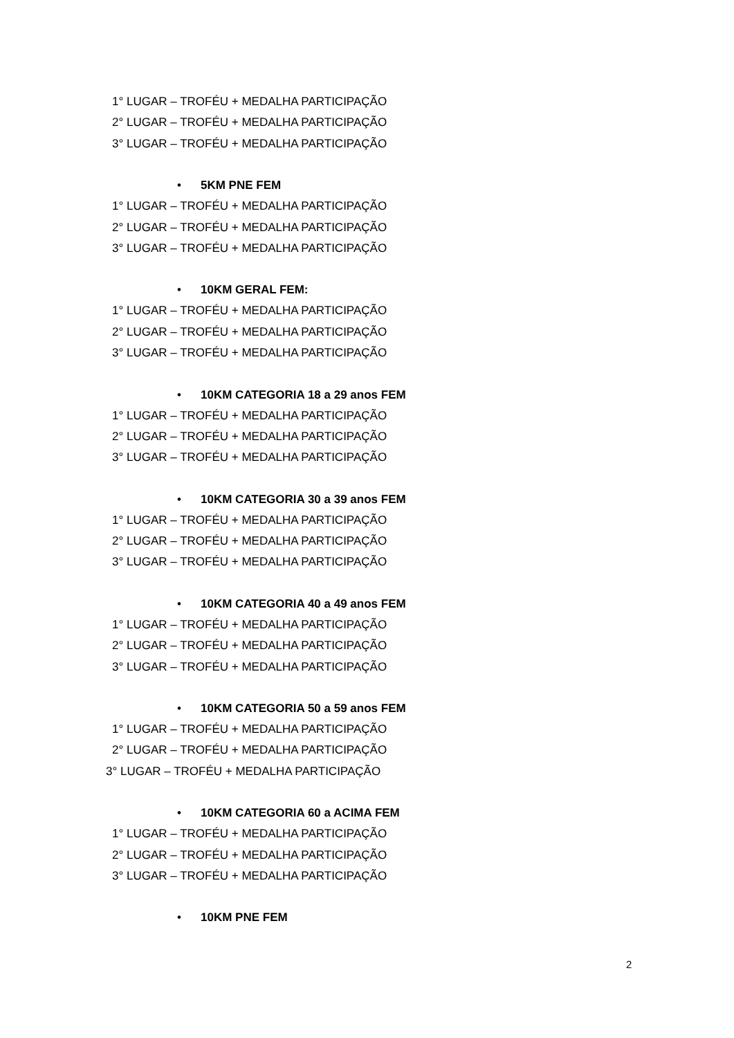1° LUGAR – TROFÉU + MEDALHA PARTICIPAÇÃO
2° LUGAR – TROFÉU + MEDALHA PARTICIPAÇÃO
3° LUGAR – TROFÉU + MEDALHA PARTICIPAÇÃO
• 5KM PNE FEM
1° LUGAR – TROFÉU + MEDALHA PARTICIPAÇÃO
2° LUGAR – TROFÉU + MEDALHA PARTICIPAÇÃO
3° LUGAR – TROFÉU + MEDALHA PARTICIPAÇÃO
• 10KM GERAL FEM:
1° LUGAR – TROFÉU + MEDALHA PARTICIPAÇÃO
2° LUGAR – TROFÉU + MEDALHA PARTICIPAÇÃO
3° LUGAR – TROFÉU + MEDALHA PARTICIPAÇÃO
• 10KM CATEGORIA 18 a 29 anos FEM
1° LUGAR – TROFÉU + MEDALHA PARTICIPAÇÃO
2° LUGAR – TROFÉU + MEDALHA PARTICIPAÇÃO
3° LUGAR – TROFÉU + MEDALHA PARTICIPAÇÃO
• 10KM CATEGORIA 30 a 39 anos FEM
1° LUGAR – TROFÉU + MEDALHA PARTICIPAÇÃO
2° LUGAR – TROFÉU + MEDALHA PARTICIPAÇÃO
3° LUGAR – TROFÉU + MEDALHA PARTICIPAÇÃO
• 10KM CATEGORIA 40 a 49 anos FEM
1° LUGAR – TROFÉU + MEDALHA PARTICIPAÇÃO
2° LUGAR – TROFÉU + MEDALHA PARTICIPAÇÃO
3° LUGAR – TROFÉU + MEDALHA PARTICIPAÇÃO
• 10KM CATEGORIA 50 a 59 anos FEM
1° LUGAR – TROFÉU + MEDALHA PARTICIPAÇÃO
2° LUGAR – TROFÉU + MEDALHA PARTICIPAÇÃO
3° LUGAR – TROFÉU + MEDALHA PARTICIPAÇÃO
• 10KM CATEGORIA 60 a ACIMA FEM
1° LUGAR – TROFÉU + MEDALHA PARTICIPAÇÃO
2° LUGAR – TROFÉU + MEDALHA PARTICIPAÇÃO
3° LUGAR – TROFÉU + MEDALHA PARTICIPAÇÃO
• 10KM PNE FEM
2